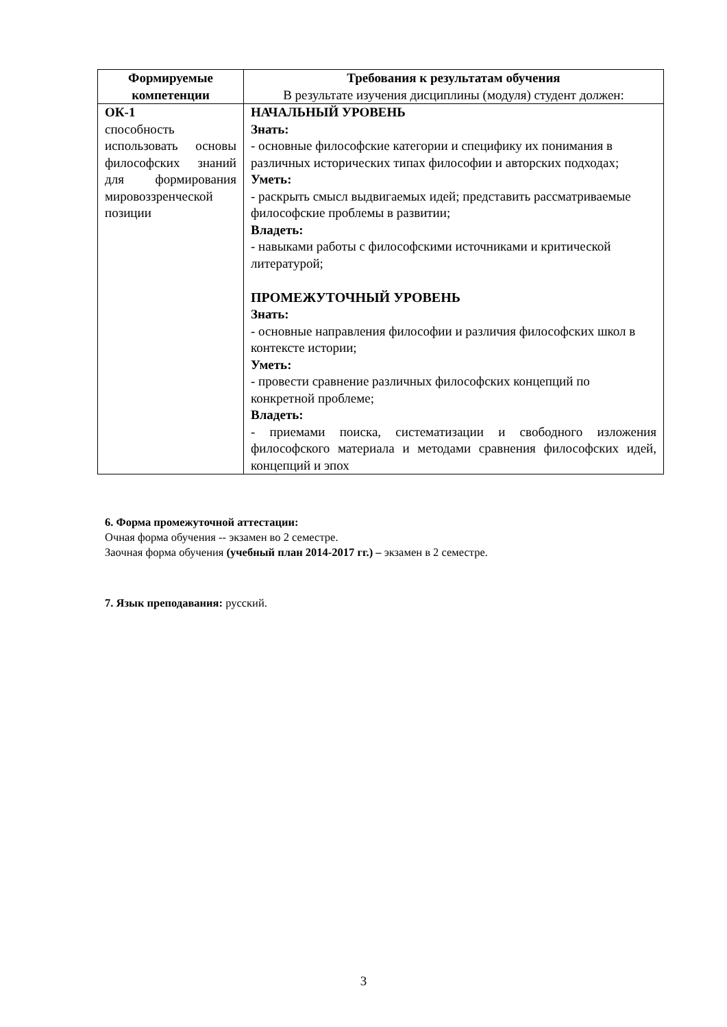| Формируемые компетенции | Требования к результатам обучения В результате изучения дисциплины (модуля) студент должен: |
| --- | --- |
| ОК-1 способность использовать основы философских знаний для формирования мировоззренческой позиции | НАЧАЛЬНЫЙ УРОВЕНЬ Знать: - основные философские категории и специфику их понимания в различных исторических типах философии и авторских подходах; Уметь: - раскрыть смысл выдвигаемых идей; представить рассматриваемые философские проблемы в развитии; Владеть: - навыками работы с философскими источниками и критической литературой; ПРОМЕЖУТОЧНЫЙ УРОВЕНЬ Знать: - основные направления философии и различия философских школ в контексте истории; Уметь: - провести сравнение различных философских концепций по конкретной проблеме; Владеть: - приемами поиска, систематизации и свободного изложения философского материала и методами сравнения философских идей, концепций и эпох |
6. Форма промежуточной аттестации:
Очная форма обучения -- экзамен во 2 семестре.
Заочная форма обучения (учебный план 2014-2017 гг.) – экзамен в 2 семестре.
7. Язык преподавания: русский.
3